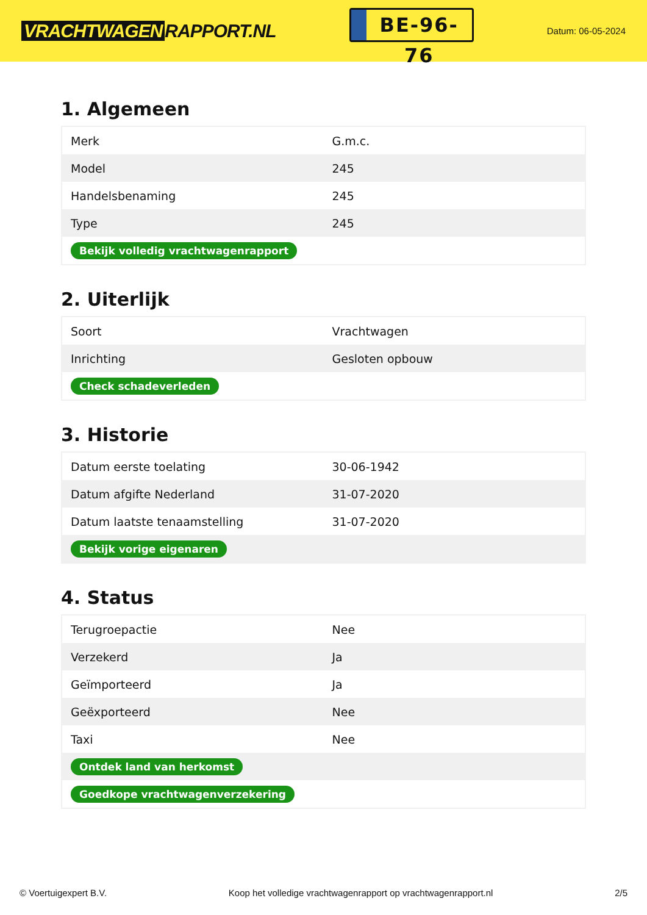VRACHTWAGEN RAPPORT.NL
BE-96-76
Datum: 06-05-2024
1. Algemeen
| Merk | G.m.c. |
| Model | 245 |
| Handelsbenaming | 245 |
| Type | 245 |
| Bekijk volledig vrachtwagenrapport | |
2. Uiterlijk
| Soort | Vrachtwagen |
| Inrichting | Gesloten opbouw |
| Check schadeverleden | |
3. Historie
| Datum eerste toelating | 30-06-1942 |
| Datum afgifte Nederland | 31-07-2020 |
| Datum laatste tenaamstelling | 31-07-2020 |
| Bekijk vorige eigenaren | |
4. Status
| Terugroepactie | Nee |
| Verzekerd | Ja |
| Geïmporteerd | Ja |
| Geëxporteerd | Nee |
| Taxi | Nee |
| Ontdek land van herkomst | |
| Goedkope vrachtwagenverzekering | |
© Voertuigexpert B.V. Koop het volledige vrachtwagenrapport op vrachtwagenrapport.nl 2/5